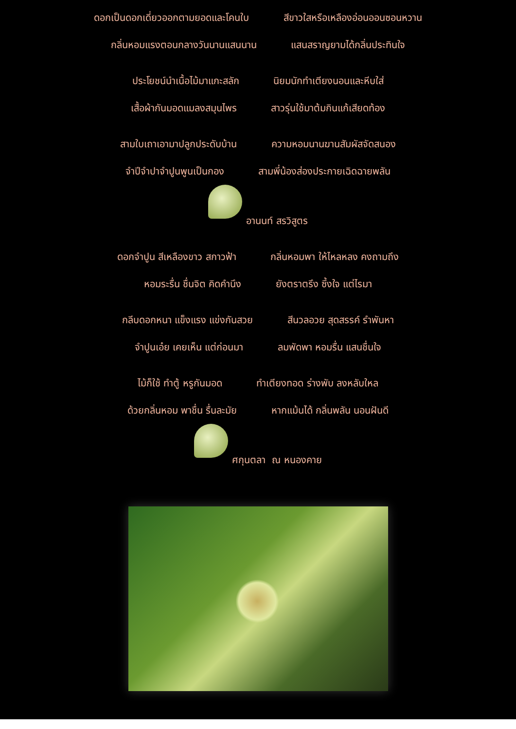ดอกเป็นดอกเดี่ยวออกตามยอดและโคนใบ สีขาวใสหรือเหลืองอ่อนออนซอนหวาน
กลิ่นหอมแรงตอนกลางวันนานแสนนาน แสนสราญยามได้กลิ่นประทินใจ
ประโยชน์นำเนื้อไม้มาแกะสลัก นิยมนักทำเตียงนอนและหีบใส่
เสื้อผ้ากันมอดแมลงสมุนไพร สาวรุ่นใช้มาต้มกินแก้เสียดท้อง
สามใบเถาเอามาปลูกประดับบ้าน ความหอมนานฆานสัมผัสจัดสนอง
จำปีจำปาจำปูนพูนเป็นกอง สามพี่น้องส่องประกายเฉิดฉายพลัน
อานนท์ สรวิสูตร
ดอกจำปูน สีเหลืองขาว สกาวฟ้า กลิ่นหอมพา ให้ไหลหลง คงถามถึง
หอมระรื่น ชื่นจิต คิดคำนึง ยังตราตรึง ซึ้งใจ แต่ไรมา
กลีบดอกหนา แข็งแรง แข่งกันสวย สีนวลอวย สุดสรรค์ รำพันหา
จำปูนเอ๋ย เคยเห็น แต่ก่อนมา ลมพัดพา หอมรื่น แสนชื่นใจ
ไม้ก็ใช้ ทำตู้ หรูกันมอด ทำเตียงทอด ร่างพับ ลงหลับใหล
ด้วยกลิ่นหอม พาชื่น รื่นละมัย หากแม้นได้ กลิ่นพลัน นอนฝันดี
ศกุนตลา ณ หนองคาย